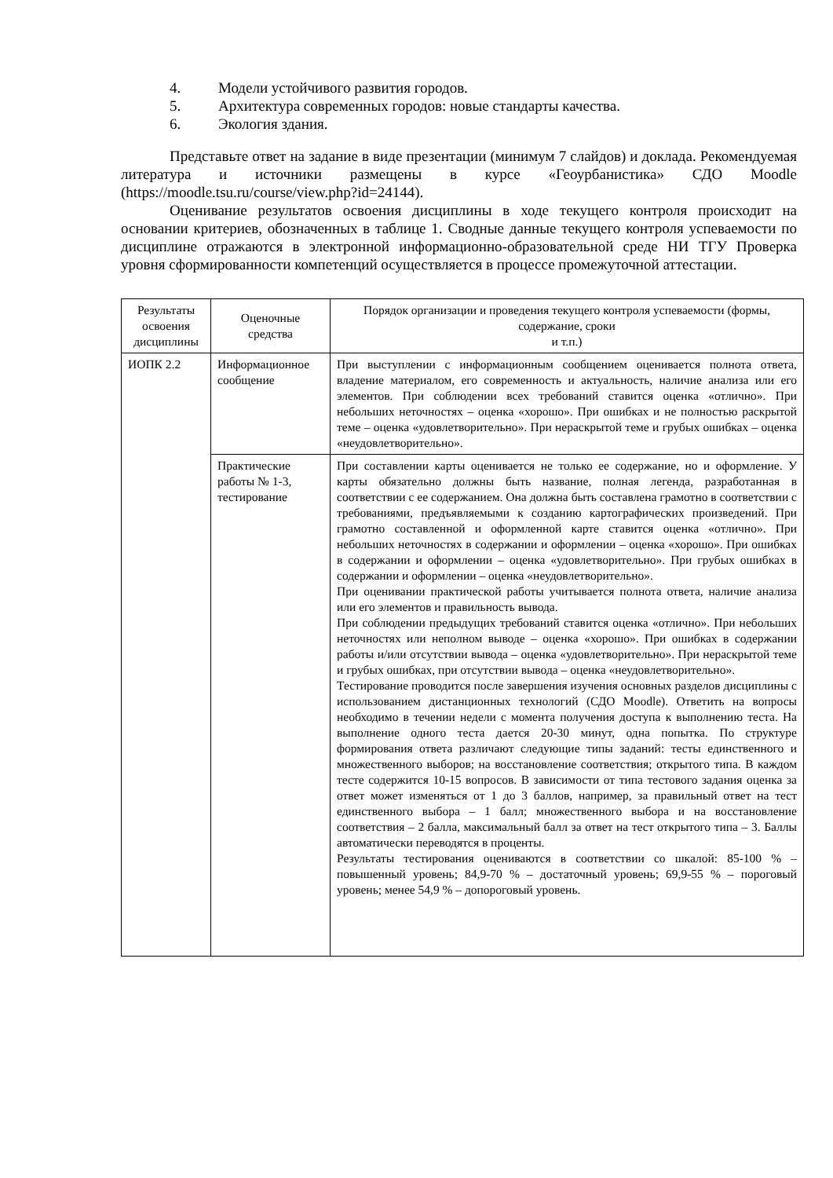4. Модели устойчивого развития городов.
5. Архитектура современных городов: новые стандарты качества.
6. Экология здания.
Представьте ответ на задание в виде презентации (минимум 7 слайдов) и доклада. Рекомендуемая литература и источники размещены в курсе «Геоурбанистика» СДО Moodle (https://moodle.tsu.ru/course/view.php?id=24144).
Оценивание результатов освоения дисциплины в ходе текущего контроля происходит на основании критериев, обозначенных в таблице 1. Сводные данные текущего контроля успеваемости по дисциплине отражаются в электронной информационно-образовательной среде НИ ТГУ Проверка уровня сформированности компетенций осуществляется в процессе промежуточной аттестации.
| Результаты освоения дисциплины | Оценочные средства | Порядок организации и проведения текущего контроля успеваемости (формы, содержание, сроки и т.п.) |
| --- | --- | --- |
| ИОПК 2.2 | Информационное сообщение | При выступлении с информационным сообщением оценивается полнота ответа, владение материалом, его современность и актуальность, наличие анализа или его элементов. При соблюдении всех требований ставится оценка «отлично». При небольших неточностях – оценка «хорошо». При ошибках и не полностью раскрытой теме – оценка «удовлетворительно». При нераскрытой теме и грубых ошибках – оценка «неудовлетворительно». |
| | Практические работы № 1-3, тестирование | При составлении карты оценивается не только ее содержание, но и оформление. У карты обязательно должны быть название, полная легенда, разработанная в соответствии с ее содержанием. Она должна быть составлена грамотно в соответствии с требованиями, предъявляемыми к созданию картографических произведений. При грамотно составленной и оформленной карте ставится оценка «отлично». При небольших неточностях в содержании и оформлении – оценка «хорошо». При ошибках в содержании и оформлении – оценка «удовлетворительно». При грубых ошибках в содержании и оформлении – оценка «неудовлетворительно». При оценивании практической работы учитывается полнота ответа, наличие анализа или его элементов и правильность вывода. При соблюдении предыдущих требований ставится оценка «отлично». При небольших неточностях или неполном выводе – оценка «хорошо». При ошибках в содержании работы и/или отсутствии вывода – оценка «удовлетворительно». При нераскрытой теме и грубых ошибках, при отсутствии вывода – оценка «неудовлетворительно». Тестирование проводится после завершения изучения основных разделов дисциплины с использованием дистанционных технологий (СДО Moodle). Ответить на вопросы необходимо в течении недели с момента получения доступа к выполнению теста. На выполнение одного теста дается 20-30 минут, одна попытка. По структуре формирования ответа различают следующие типы заданий: тесты единственного и множественного выборов; на восстановление соответствия; открытого типа. В каждом тесте содержится 10-15 вопросов. В зависимости от типа тестового задания оценка за ответ может изменяться от 1 до 3 баллов, например, за правильный ответ на тест единственного выбора – 1 балл; множественного выбора и на восстановление соответствия – 2 балла, максимальный балл за ответ на тест открытого типа – 3. Баллы автоматически переводятся в проценты. Результаты тестирования оцениваются в соответствии со шкалой: 85-100 % – повышенный уровень; 84,9-70 % – достаточный уровень; 69,9-55 % – пороговый уровень; менее 54,9 % – допороговый уровень. |